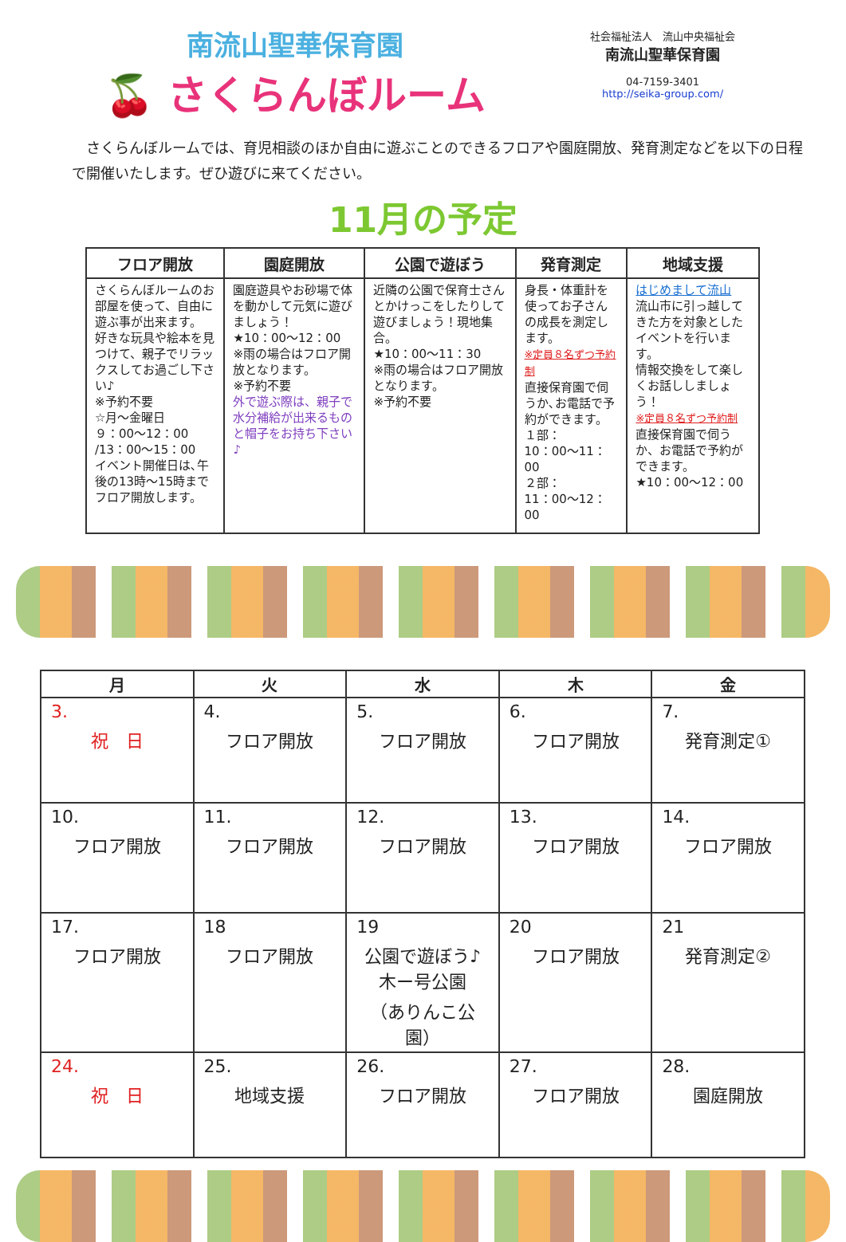南流山聖華保育園
🍒 さくらんぼルーム
社会福祉法人　流山中央福祉会
南流山聖華保育園
04-7159-3401
http://seika-group.com/
さくらんぼルームでは、育児相談のほか自由に遊ぶことのできるフロアや園庭開放、発育測定などを以下の日程で開催いたします。ぜひ遊びに来てください。
11月の予定
| フロア開放 | 園庭開放 | 公園で遊ぼう | 発育測定 | 地域支援 |
| --- | --- | --- | --- | --- |
| さくらんぼルームのお部屋を使って、自由に遊ぶ事が出来ます。 好きな玩具や絵本を見つけて、親子でリラックスしてお過ごし下さい♪ ※予約不要 ☆月～金曜日 ９：00～12：00 /13：00～15：00 イベント開催日は､午後の13時～15時までフロア開放します。 | 園庭遊具やお砂場で体を動かして元気に遊びましょう！ ★10：00～12：00 ※雨の場合はフロア開放となります。 ※予約不要 外で遊ぶ際は、親子で水分補給が出来るものと帽子をお持ち下さい♪ | 近隣の公園で保育士さんとかけっこをしたりして遊びましょう！現地集合。 ★10：00～11：30 ※雨の場合はフロア開放となります。 ※予約不要 | 身長・体重計を使ってお子さんの成長を測定します。 ※定員８名ずつ予約制 直接保育園で伺うか､お電話で予約ができます。 １部： 10：00～11：00 ２部： 11：00～12：00 | はじめまして流山 流山市に引っ越してきた方を対象としたイベントを行います。 情報交換をして楽しくお話ししましょう！ ※定員８名ずつ予約制 直接保育園で伺うか、お電話で予約ができます。 ★10：00～12：00 |
| 月 | 火 | 水 | 木 | 金 |
| --- | --- | --- | --- | --- |
| 3. 祝 日 | 4. フロア開放 | 5. フロア開放 | 6. フロア開放 | 7. 発育測定① |
| 10. フロア開放 | 11. フロア開放 | 12. フロア開放 | 13. フロア開放 | 14. フロア開放 |
| 17. フロア開放 | 18 フロア開放 | 19 公園で遊ぼう♪ 木ー号公園 （ありんこ公園） | 20 フロア開放 | 21 発育測定② |
| 24. 祝 日 | 25. 地域支援 | 26. フロア開放 | 27. フロア開放 | 28. 園庭開放 |